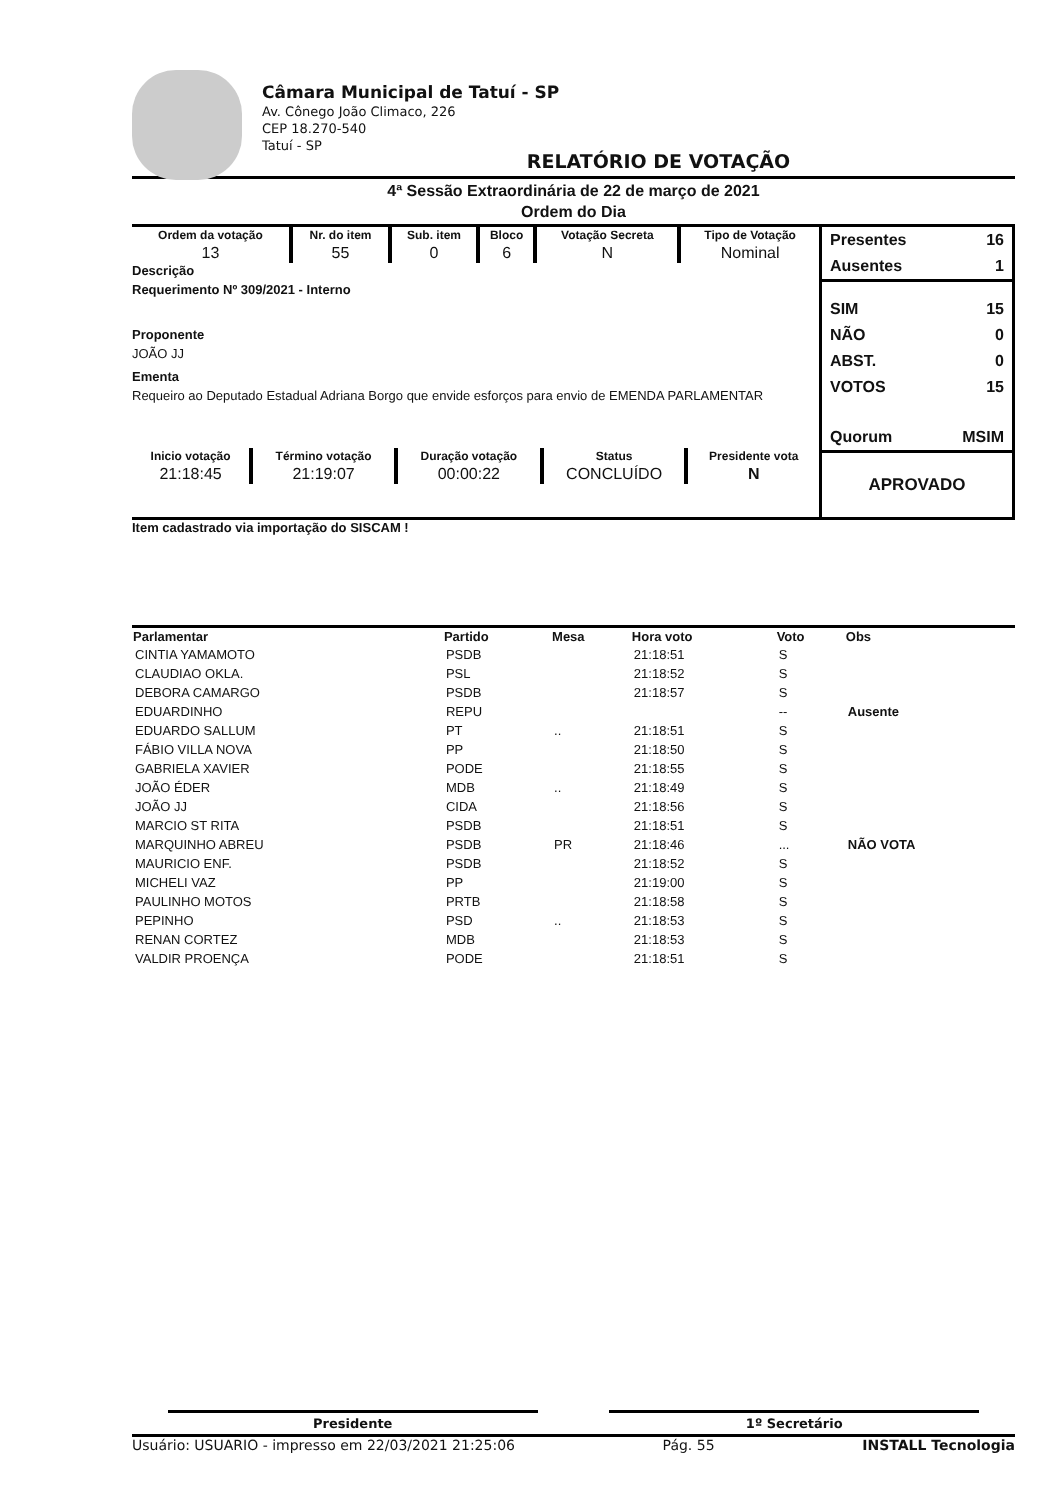Câmara Municipal de Tatuí - SP
Av. Cônego João Climaco, 226
CEP 18.270-540
Tatuí - SP
RELATÓRIO DE VOTAÇÃO
4ª Sessão Extraordinária de 22 de março de 2021
Ordem do Dia
| Ordem da votação | Nr. do item | Sub. item | Bloco | Votação Secreta | Tipo de Votação |
| --- | --- | --- | --- | --- | --- |
| 13 | 55 | 0 | 6 | N | Nominal |
Descrição
Requerimento Nº 309/2021 - Interno
Proponente
JOÃO JJ
Ementa
Requeiro ao Deputado Estadual Adriana Borgo que envide esforços para envio de EMENDA PARLAMENTAR
| Inicio votação | Término votação | Duração votação | Status | Presidente vota |
| --- | --- | --- | --- | --- |
| 21:18:45 | 21:19:07 | 00:00:22 | CONCLUÍDO | N |
Presentes 16
Ausentes 1
SIM 15
NÃO 0
ABST. 0
VOTOS 15
Quorum MSIM
APROVADO
Item cadastrado via importação do SISCAM !
| Parlamentar | Partido | Mesa | Hora voto | Voto | Obs |
| --- | --- | --- | --- | --- | --- |
| CINTIA YAMAMOTO | PSDB | | 21:18:51 | S | |
| CLAUDIAO OKLA. | PSL | | 21:18:52 | S | |
| DEBORA CAMARGO | PSDB | | 21:18:57 | S | |
| EDUARDINHO | REPU | | | -- | Ausente |
| EDUARDO SALLUM | PT | .. | 21:18:51 | S | |
| FÁBIO VILLA NOVA | PP | | 21:18:50 | S | |
| GABRIELA XAVIER | PODE | | 21:18:55 | S | |
| JOÃO ÉDER | MDB | .. | 21:18:49 | S | |
| JOÃO JJ | CIDA | | 21:18:56 | S | |
| MARCIO ST RITA | PSDB | | 21:18:51 | S | |
| MARQUINHO ABREU | PSDB | PR | 21:18:46 | ... | NÃO VOTA |
| MAURICIO ENF. | PSDB | | 21:18:52 | S | |
| MICHELI VAZ | PP | | 21:19:00 | S | |
| PAULINHO MOTOS | PRTB | | 21:18:58 | S | |
| PEPINHO | PSD | .. | 21:18:53 | S | |
| RENAN CORTEZ | MDB | | 21:18:53 | S | |
| VALDIR PROENÇA | PODE | | 21:18:51 | S | |
Presidente 1º Secretário
Usuário: USUARIO - impresso em 22/03/2021 21:25:06 Pág. 55 INSTALL Tecnologia